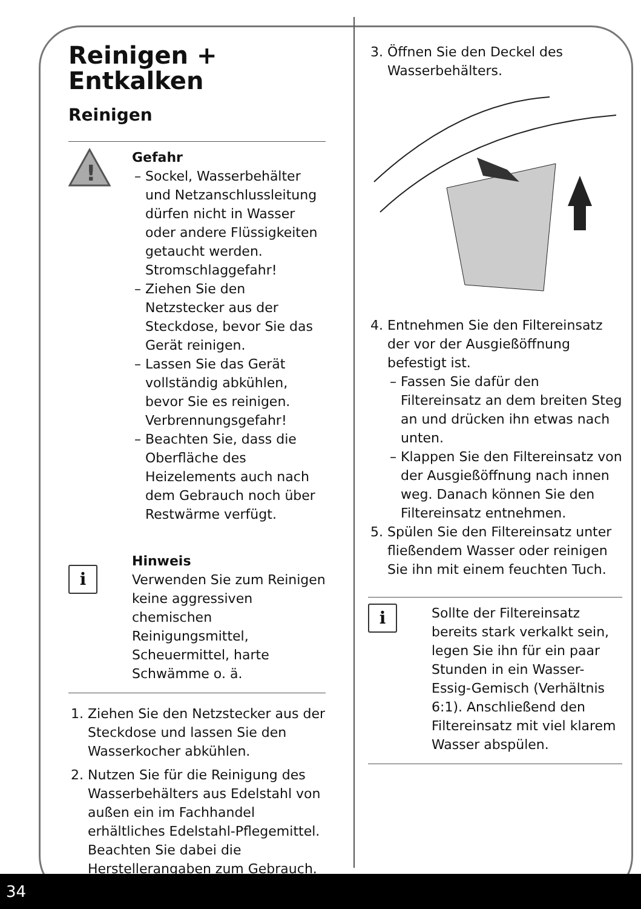Reinigen + Entkalken
Reinigen
!
Gefahr
Sockel, Wasserbehälter und Netzanschlussleitung dürfen nicht in Wasser oder andere Flüssigkeiten getaucht werden. Stromschlaggefahr!
Ziehen Sie den Netzstecker aus der Steckdose, bevor Sie das Gerät reinigen.
Lassen Sie das Gerät vollständig abkühlen, bevor Sie es reinigen. Verbrennungsgefahr!
Beachten Sie, dass die Oberfläche des Heizelements auch nach dem Gebrauch noch über Restwärme verfügt.
i
Hinweis
Verwenden Sie zum Reinigen keine aggressiven chemischen Reinigungsmittel, Scheuermittel, harte Schwämme o. ä.
1. Ziehen Sie den Netzstecker aus der Steckdose und lassen Sie den Wasserkocher abkühlen.
2. Nutzen Sie für die Reinigung des Wasserbehälters aus Edelstahl von außen ein im Fachhandel erhältliches Edelstahl-Pflegemittel. Beachten Sie dabei die Herstellerangaben zum Gebrauch.
3. Öffnen Sie den Deckel des Wasserbehälters.
4. Entnehmen Sie den Filtereinsatz der vor der Ausgießöffnung befestigt ist.
Fassen Sie dafür den Filtereinsatz an dem breiten Steg an und drücken ihn etwas nach unten.
Klappen Sie den Filtereinsatz von der Ausgießöffnung nach innen weg. Danach können Sie den Filtereinsatz entnehmen.
5. Spülen Sie den Filtereinsatz unter fließendem Wasser oder reinigen Sie ihn mit einem feuchten Tuch.
i
Sollte der Filtereinsatz bereits stark verkalkt sein, legen Sie ihn für ein paar Stunden in ein Wasser-Essig-Gemisch (Verhältnis 6:1). Anschließend den Filtereinsatz mit viel klarem Wasser abspülen.
34